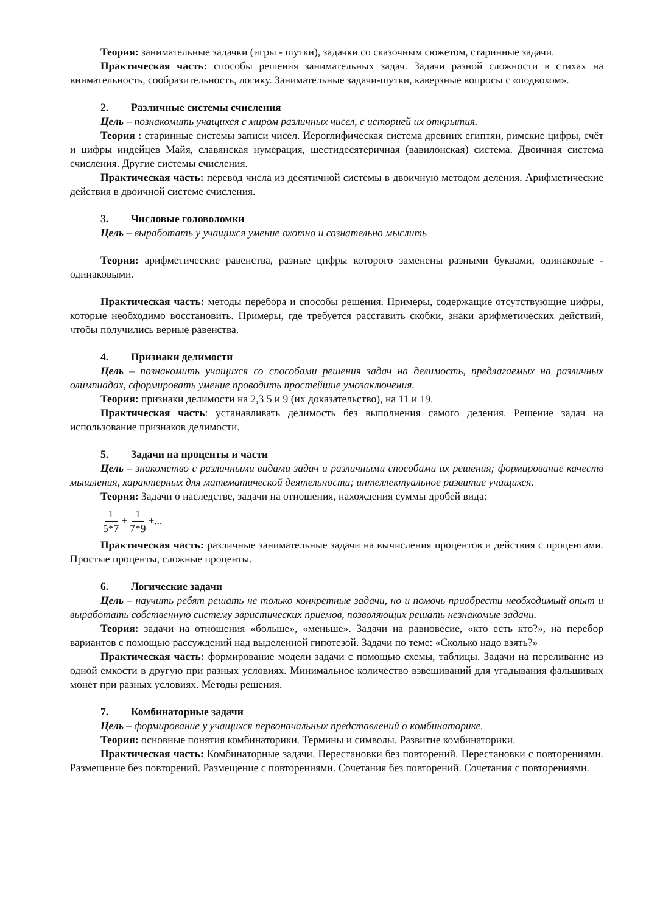Теория: занимательные задачки (игры - шутки), задачки со сказочным сюжетом, старинные задачи.
Практическая часть: способы решения занимательных задач. Задачи разной сложности в стихах на внимательность, сообразительность, логику. Занимательные задачи-шутки, каверзные вопросы с «подвохом».
2. Различные системы счисления
Цель – познакомить учащихся с миром различных чисел, с историей их открытия.
Теория : старинные системы записи чисел. Иероглифическая система древних египтян, римские цифры, счёт и цифры индейцев Майя, славянская нумерация, шестидесятеричная (вавилонская) система. Двоичная система счисления. Другие системы счисления.
Практическая часть: перевод числа из десятичной системы в двоичную методом деления. Арифметические действия в двоичной системе счисления.
3. Числовые головоломки
Цель – выработать у учащихся умение охотно и сознательно мыслить
Теория: арифметические равенства, разные цифры которого заменены разными буквами, одинаковые - одинаковыми.
Практическая часть: методы перебора и способы решения. Примеры, содержащие отсутствующие цифры, которые необходимо восстановить. Примеры, где требуется расставить скобки, знаки арифметических действий, чтобы получились верные равенства.
4. Признаки делимости
Цель – познакомить учащихся со способами решения задач на делимость, предлагаемых на различных олимпиадах, сформировать умение проводить простейшие умозаключения.
Теория: признаки делимости на 2,3 5 и 9 (их доказательство), на 11 и 19.
Практическая часть: устанавливать делимость без выполнения самого деления. Решение задач на использование признаков делимости.
5. Задачи на проценты и части
Цель – знакомство с различными видами задач и различными способами их решения; формирование качеств мышления, характерных для математической деятельности; интеллектуальное развитие учащихся.
Теория: Задачи о наследстве, задачи на отношения, нахождения суммы дробей вида:
1 5*7 + 1 7*9 +...
Практическая часть: различные занимательные задачи на вычисления процентов и действия с процентами. Простые проценты, сложные проценты.
6. Логические задачи
Цель – научить ребят решать не только конкретные задачи, но и помочь приобрести необходимый опыт и выработать собственную систему эвристических приемов, позволяющих решать незнакомые задачи.
Теория: задачи на отношения «больше», «меньше». Задачи на равновесие, «кто есть кто?», на перебор вариантов с помощью рассуждений над выделенной гипотезой. Задачи по теме: «Сколько надо взять?»
Практическая часть: формирование модели задачи с помощью схемы, таблицы. Задачи на переливание из одной емкости в другую при разных условиях. Минимальное количество взвешиваний для угадывания фальшивых монет при разных условиях. Методы решения.
7. Комбинаторные задачи
Цель – формирование у учащихся первоначальных представлений о комбинаторике.
Теория: основные понятия комбинаторики. Термины и символы. Развитие комбинаторики.
Практическая часть: Комбинаторные задачи. Перестановки без повторений. Перестановки с повторениями. Размещение без повторений. Размещение с повторениями. Сочетания без повторений. Сочетания с повторениями.